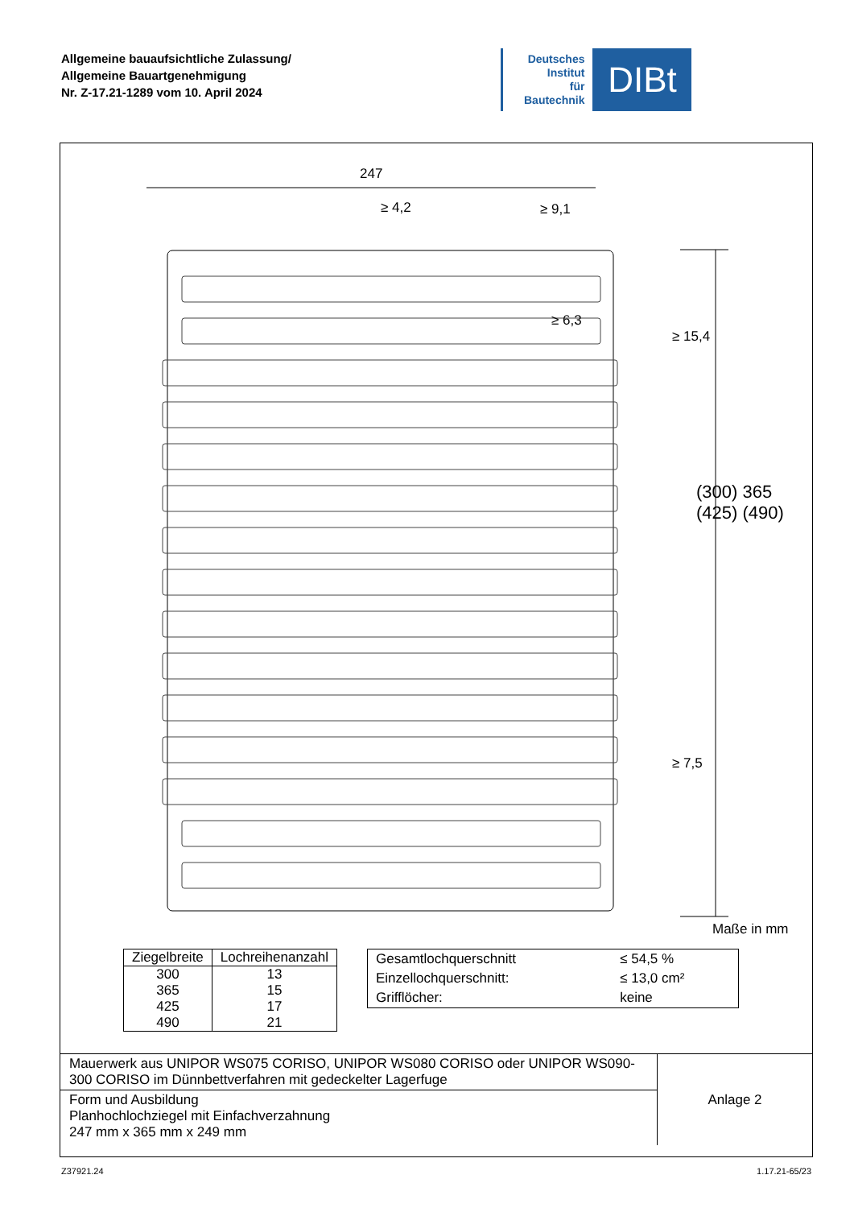Allgemeine bauaufsichtliche Zulassung/
Allgemeine Bauartgenehmigung
Nr. Z-17.21-1289 vom 10. April 2024
Deutsches
Institut
für
Bautechnik
DIBt
247
≥ 4,2 ≥ 9,1
≥ 15,4
≥ 6,3
(300) 365 (425) (490)
≥ 7,5
Maße in mm
| Ziegelbreite | Lochreihenanzahl |
| --- | --- |
| 300 | 13 |
| 365 | 15 |
| 425 | 17 |
| 490 | 21 |
| Gesamtlochquerschnitt | ≤ 54,5 % |
| Einzellochquerschnitt: | ≤ 13,0 cm² |
| Grifflöcher: | keine |
| Mauerwerk aus UNIPOR WS075 CORISO, UNIPOR WS080 CORISO oder UNIPOR WS090-300 CORISO im Dünnbettverfahren mit gedeckelter Lagerfuge | Anlage 2 |
| Form und Ausbildung Planhochlochziegel mit Einfachverzahnung 247 mm x 365 mm x 249 mm | |
Z37921.24 1.17.21-65/23